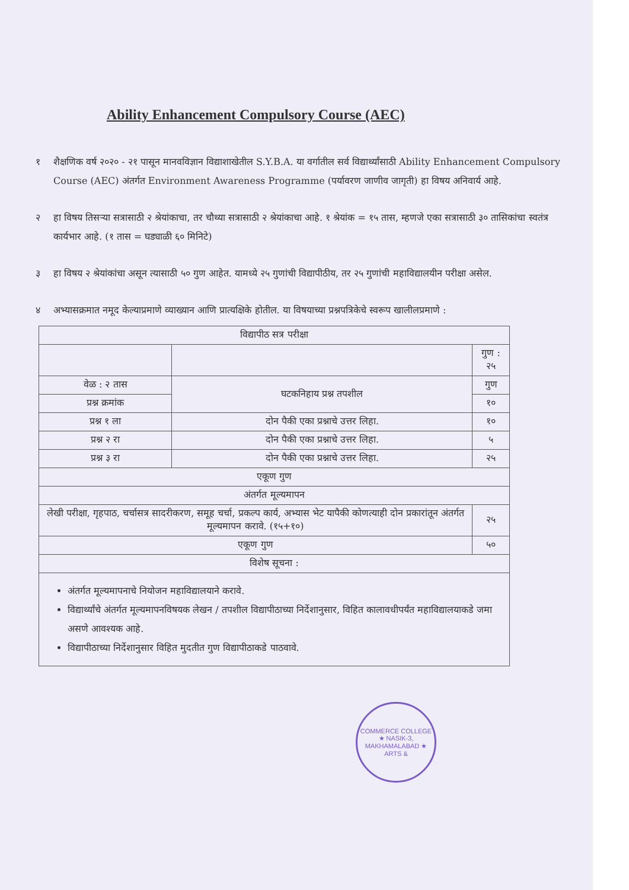Ability Enhancement Compulsory Course (AEC)
१ शैक्षणिक वर्ष २०२० - २१ पासून मानवविज्ञान विद्याशाखेतील S.Y.B.A. या वर्गातील सर्व विद्यार्थ्यांसाठी Ability Enhancement Compulsory Course (AEC) अंतर्गत Environment Awareness Programme (पर्यावरण जाणीव जागृती) हा विषय अनिवार्य आहे.
२ हा विषय तिसऱ्या सत्रासाठी २ श्रेयांकाचा, तर चौथ्या सत्रासाठी २ श्रेयांकाचा आहे. १ श्रेयांक = १५ तास, म्हणजे एका सत्रासाठी ३० तासिकांचा स्वतंत्र कार्यभार आहे. (१ तास = घड्याळी ६० मिनिटे)
३ हा विषय २ श्रेयांकांचा असून त्यासाठी ५० गुण आहेत. यामध्ये २५ गुणांची विद्यापीठीय, तर २५ गुणांची महाविद्यालयीन परीक्षा असेल.
४ अभ्यासक्रमात नमूद केल्याप्रमाणे व्याख्यान आणि प्रात्यक्षिके होतील. या विषयाच्या प्रश्नपत्रिकेचे स्वरूप खालीलप्रमाणे :
| विद्यापीठ सत्र परीक्षा | | |
| --- | --- | --- |
| | | गुण : २५ |
| वेळ : २ तास | घटकनिहाय प्रश्न तपशील | गुण |
| प्रश्न क्रमांक | | १० |
| प्रश्न १ ला | दोन पैकी एका प्रश्नाचे उत्तर लिहा. | १० |
| प्रश्न २ रा | दोन पैकी एका प्रश्नाचे उत्तर लिहा. | ५ |
| प्रश्न ३ रा | दोन पैकी एका प्रश्नाचे उत्तर लिहा. | २५ |
| एकूण गुण | | |
| अंतर्गत मूल्यमापन | | |
| लेखी परीक्षा, गृहपाठ, चर्चासत्र सादरीकरण, समूह चर्चा, प्रकल्प कार्य, अभ्यास भेट यापैकी कोणत्याही दोन प्रकारांतून अंतर्गत मूल्यमापन करावे. (१५+१०) | | २५ |
| एकूण गुण | | ५० |
| विशेष सूचना : | | |
| अंतर्गत मूल्यमापनाचे नियोजन महाविद्यालयाने करावे. विद्यार्थ्यांचे अंतर्गत मूल्यमापनविषयक लेखन / तपशील विद्यापीठाच्या निर्देशानुसार, विहित कालावधीपर्यंत महाविद्यालयाकडे जमा असणे आवश्यक आहे. विद्यापीठाच्या निर्देशानुसार विहित मुदतीत गुण विद्यापीठाकडे पाठवावे. | | |
COMMERCE COLLEGE ★ NASIK-3, MAKHAMALABAD ★ ARTS &